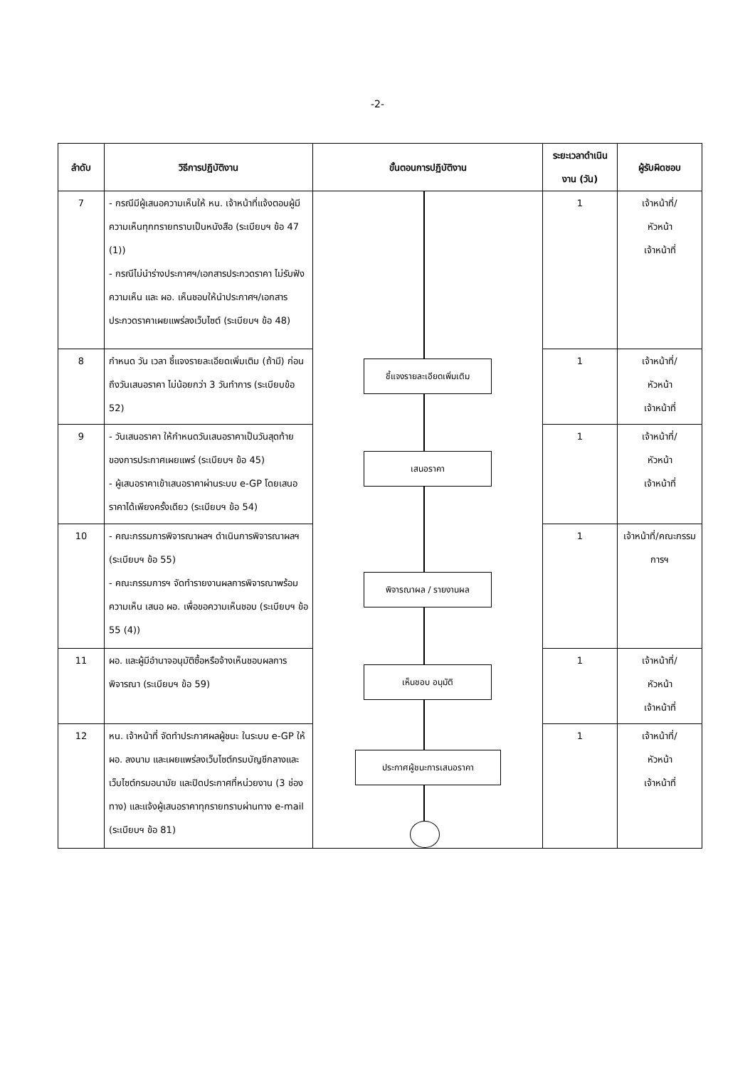-2-
| ลำดับ | วิธีการปฏิบัติงาน | ขั้นตอนการปฏิบัติงาน | ระยะเวลาดำเนินงาน (วัน) | ผู้รับผิดชอบ |
| --- | --- | --- | --- | --- |
| 7 | - กรณีมีผู้เสนอความเห็นให้ หน. เจ้าหน้าที่แจ้งตอบผู้มีความเห็นทุกทรายทราบเป็นหนังสือ (ระเบียบฯ ข้อ 47 (1)) - กรณีไม่นำร่างประกาศฯ/เอกสารประกวดราคา ไม่รับฟังความเห็น และ ผอ. เห็นชอบให้นำประกาศฯ/เอกสารประกวดราคาเผยแพร่ลงเว็บไซต์ (ระเบียบฯ ข้อ 48) | ชี้แจงรายละเอียดเพิ่มเติม เสนอราคา พิจารณาผล / รายงานผล เห็นชอบ อนุมัติ ประกาศผู้ชนะการเสนอราคา | 1 | เจ้าหน้าที่/ หัวหน้า เจ้าหน้าที่ |
| 8 | กำหนด วัน เวลา ชี้แจงรายละเอียดเพิ่มเติม (ถ้ามี) ก่อนถึงวันเสนอราคา ไม่น้อยกว่า 3 วันทำการ (ระเบียบข้อ 52) | | 1 | เจ้าหน้าที่/ หัวหน้า เจ้าหน้าที่ |
| 9 | - วันเสนอราคา ให้กำหนดวันเสนอราคาเป็นวันสุดท้ายของการประกาศเผยแพร่ (ระเบียบฯ ข้อ 45) - ผู้เสนอราคาเข้าเสนอราคาผ่านระบบ e-GP โดยเสนอราคาได้เพียงครั้งเดียว (ระเบียบฯ ข้อ 54) | | 1 | เจ้าหน้าที่/ หัวหน้า เจ้าหน้าที่ |
| 10 | - คณะกรรมการพิจารณาผลฯ ดำเนินการพิจารณาผลฯ (ระเบียบฯ ข้อ 55) - คณะกรรมการฯ จัดทำรายงานผลการพิจารณาพร้อมความเห็น เสนอ ผอ. เพื่อขอความเห็นชอบ (ระเบียบฯ ข้อ 55 (4)) | | 1 | เจ้าหน้าที่/คณะกรรมการฯ |
| 11 | ผอ. และผู้มีอำนาจอนุมัติซื้อหรือจ้างเห็นชอบผลการพิจารณา (ระเบียบฯ ข้อ 59) | | 1 | เจ้าหน้าที่/ หัวหน้า เจ้าหน้าที่ |
| 12 | หน. เจ้าหน้าที่ จัดทำประกาศผลผู้ชนะ ในระบบ e-GP ให้ผอ. ลงนาม และเผยแพร่ลงเว็บไซต์กรมบัญชีกลางและเว็บไซต์กรมอนามัย และปิดประกาศที่หน่วยงาน (3 ช่องทาง) และแจ้งผู้เสนอราคาทุกรายทราบผ่านทาง e-mail (ระเบียบฯ ข้อ 81) | | 1 | เจ้าหน้าที่/ หัวหน้า เจ้าหน้าที่ |